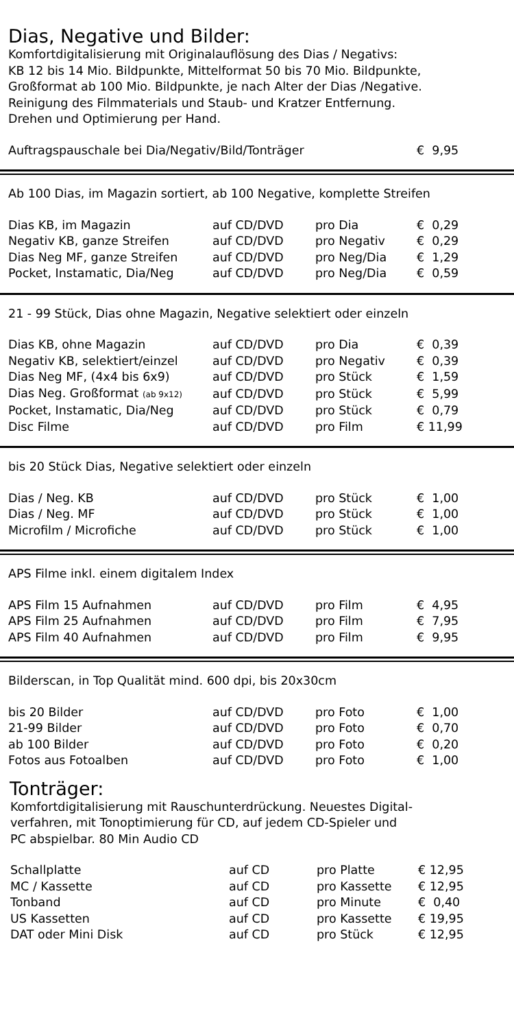Dias, Negative und Bilder:
Komfortdigitalisierung mit Originalauflösung des Dias / Negativs:
KB 12 bis 14 Mio. Bildpunkte, Mittelformat 50 bis 70 Mio. Bildpunkte,
Großformat ab 100 Mio. Bildpunkte, je nach Alter der Dias /Negative.
Reinigung des Filmmaterials und Staub- und Kratzer Entfernung.
Drehen und Optimierung per Hand.
| Auftragspauschale bei Dia/Negativ/Bild/Tonträger | € 9,95 |
Ab 100 Dias, im Magazin sortiert, ab 100 Negative, komplette Streifen
| Dias KB, im Magazin | auf CD/DVD | pro Dia | € 0,29 |
| Negativ KB, ganze Streifen | auf CD/DVD | pro Negativ | € 0,29 |
| Dias Neg MF, ganze Streifen | auf CD/DVD | pro Neg/Dia | € 1,29 |
| Pocket, Instamatic, Dia/Neg | auf CD/DVD | pro Neg/Dia | € 0,59 |
21 - 99 Stück, Dias ohne Magazin, Negative selektiert oder einzeln
| Dias KB, ohne Magazin | auf CD/DVD | pro Dia | € 0,39 |
| Negativ KB, selektiert/einzel | auf CD/DVD | pro Negativ | € 0,39 |
| Dias Neg MF, (4x4 bis 6x9) | auf CD/DVD | pro Stück | € 1,59 |
| Dias Neg. Großformat (ab 9x12) | auf CD/DVD | pro Stück | € 5,99 |
| Pocket, Instamatic, Dia/Neg | auf CD/DVD | pro Stück | € 0,79 |
| Disc Filme | auf CD/DVD | pro Film | € 11,99 |
bis 20 Stück Dias, Negative selektiert oder einzeln
| Dias / Neg. KB | auf CD/DVD | pro Stück | € 1,00 |
| Dias / Neg. MF | auf CD/DVD | pro Stück | € 1,00 |
| Microfilm / Microfiche | auf CD/DVD | pro Stück | € 1,00 |
APS Filme inkl. einem digitalem Index
| APS Film 15 Aufnahmen | auf CD/DVD | pro Film | € 4,95 |
| APS Film 25 Aufnahmen | auf CD/DVD | pro Film | € 7,95 |
| APS Film 40 Aufnahmen | auf CD/DVD | pro Film | € 9,95 |
Bilderscan, in Top Qualität mind. 600 dpi, bis 20x30cm
| bis 20 Bilder | auf CD/DVD | pro Foto | € 1,00 |
| 21-99 Bilder | auf CD/DVD | pro Foto | € 0,70 |
| ab 100 Bilder | auf CD/DVD | pro Foto | € 0,20 |
| Fotos aus Fotoalben | auf CD/DVD | pro Foto | € 1,00 |
Tonträger:
Komfortdigitalisierung mit Rauschunterdrückung. Neuestes Digital-
verfahren, mit Tonoptimierung für CD, auf jedem CD-Spieler und
PC abspielbar. 80 Min Audio CD
| Schallplatte | auf CD | pro Platte | € 12,95 |
| MC / Kassette | auf CD | pro Kassette | € 12,95 |
| Tonband | auf CD | pro Minute | € 0,40 |
| US Kassetten | auf CD | pro Kassette | € 19,95 |
| DAT oder Mini Disk | auf CD | pro Stück | € 12,95 |